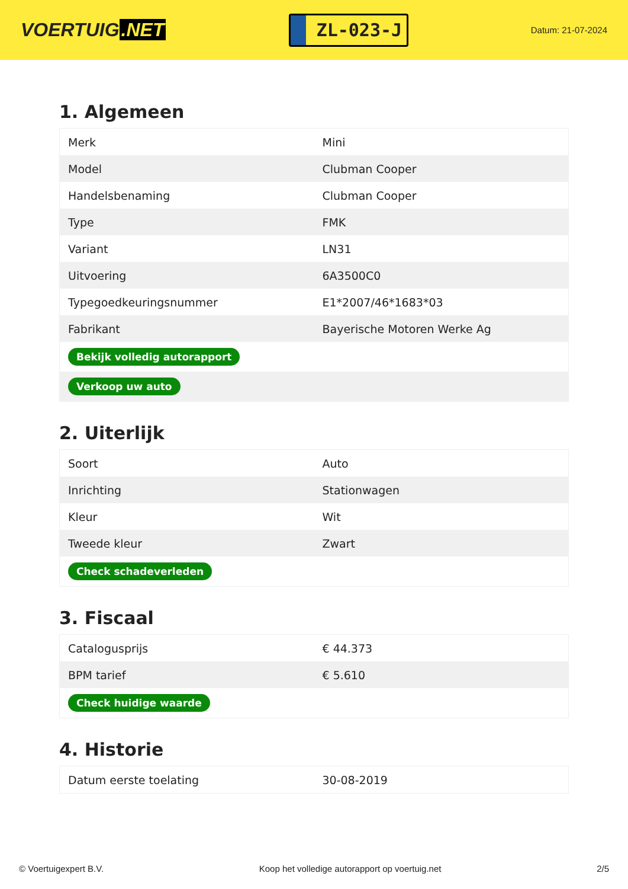VOERTUIG.NET
ZL-023-J
Datum: 21-07-2024
1. Algemeen
| Merk | Mini |
| Model | Clubman Cooper |
| Handelsbenaming | Clubman Cooper |
| Type | FMK |
| Variant | LN31 |
| Uitvoering | 6A3500C0 |
| Typegoedkeuringsnummer | E1*2007/46*1683*03 |
| Fabrikant | Bayerische Motoren Werke Ag |
| Bekijk volledig autorapport | |
| Verkoop uw auto | |
2. Uiterlijk
| Soort | Auto |
| Inrichting | Stationwagen |
| Kleur | Wit |
| Tweede kleur | Zwart |
| Check schadeverleden | |
3. Fiscaal
| Catalogusprijs | € 44.373 |
| BPM tarief | € 5.610 |
| Check huidige waarde | |
4. Historie
| Datum eerste toelating | 30-08-2019 |
© Voertuigexpert B.V. Koop het volledige autorapport op voertuig.net 2/5